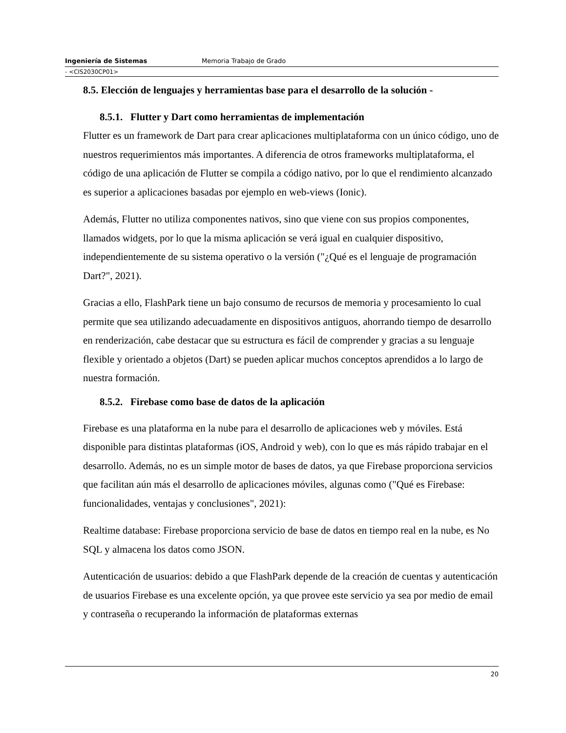Ingeniería de Sistemas Memoria Trabajo de Grado
- <CIS2030CP01>
8.5. Elección de lenguajes y herramientas base para el desarrollo de la solución -
8.5.1. Flutter y Dart como herramientas de implementación
Flutter es un framework de Dart para crear aplicaciones multiplataforma con un único código, uno de nuestros requerimientos más importantes. A diferencia de otros frameworks multiplataforma, el código de una aplicación de Flutter se compila a código nativo, por lo que el rendimiento alcanzado es superior a aplicaciones basadas por ejemplo en web-views (Ionic).
Además, Flutter no utiliza componentes nativos, sino que viene con sus propios componentes, llamados widgets, por lo que la misma aplicación se verá igual en cualquier dispositivo, independientemente de su sistema operativo o la versión ("¿Qué es el lenguaje de programación Dart?", 2021).
Gracias a ello, FlashPark tiene un bajo consumo de recursos de memoria y procesamiento lo cual permite que sea utilizando adecuadamente en dispositivos antiguos, ahorrando tiempo de desarrollo en renderización, cabe destacar que su estructura es fácil de comprender y gracias a su lenguaje flexible y orientado a objetos (Dart) se pueden aplicar muchos conceptos aprendidos a lo largo de nuestra formación.
8.5.2. Firebase como base de datos de la aplicación
Firebase es una plataforma en la nube para el desarrollo de aplicaciones web y móviles. Está disponible para distintas plataformas (iOS, Android y web), con lo que es más rápido trabajar en el desarrollo. Además, no es un simple motor de bases de datos, ya que Firebase proporciona servicios que facilitan aún más el desarrollo de aplicaciones móviles, algunas como ("Qué es Firebase: funcionalidades, ventajas y conclusiones", 2021):
Realtime database: Firebase proporciona servicio de base de datos en tiempo real en la nube, es No SQL y almacena los datos como JSON.
Autenticación de usuarios: debido a que FlashPark depende de la creación de cuentas y autenticación de usuarios Firebase es una excelente opción, ya que provee este servicio ya sea por medio de email y contraseña o recuperando la información de plataformas externas
20